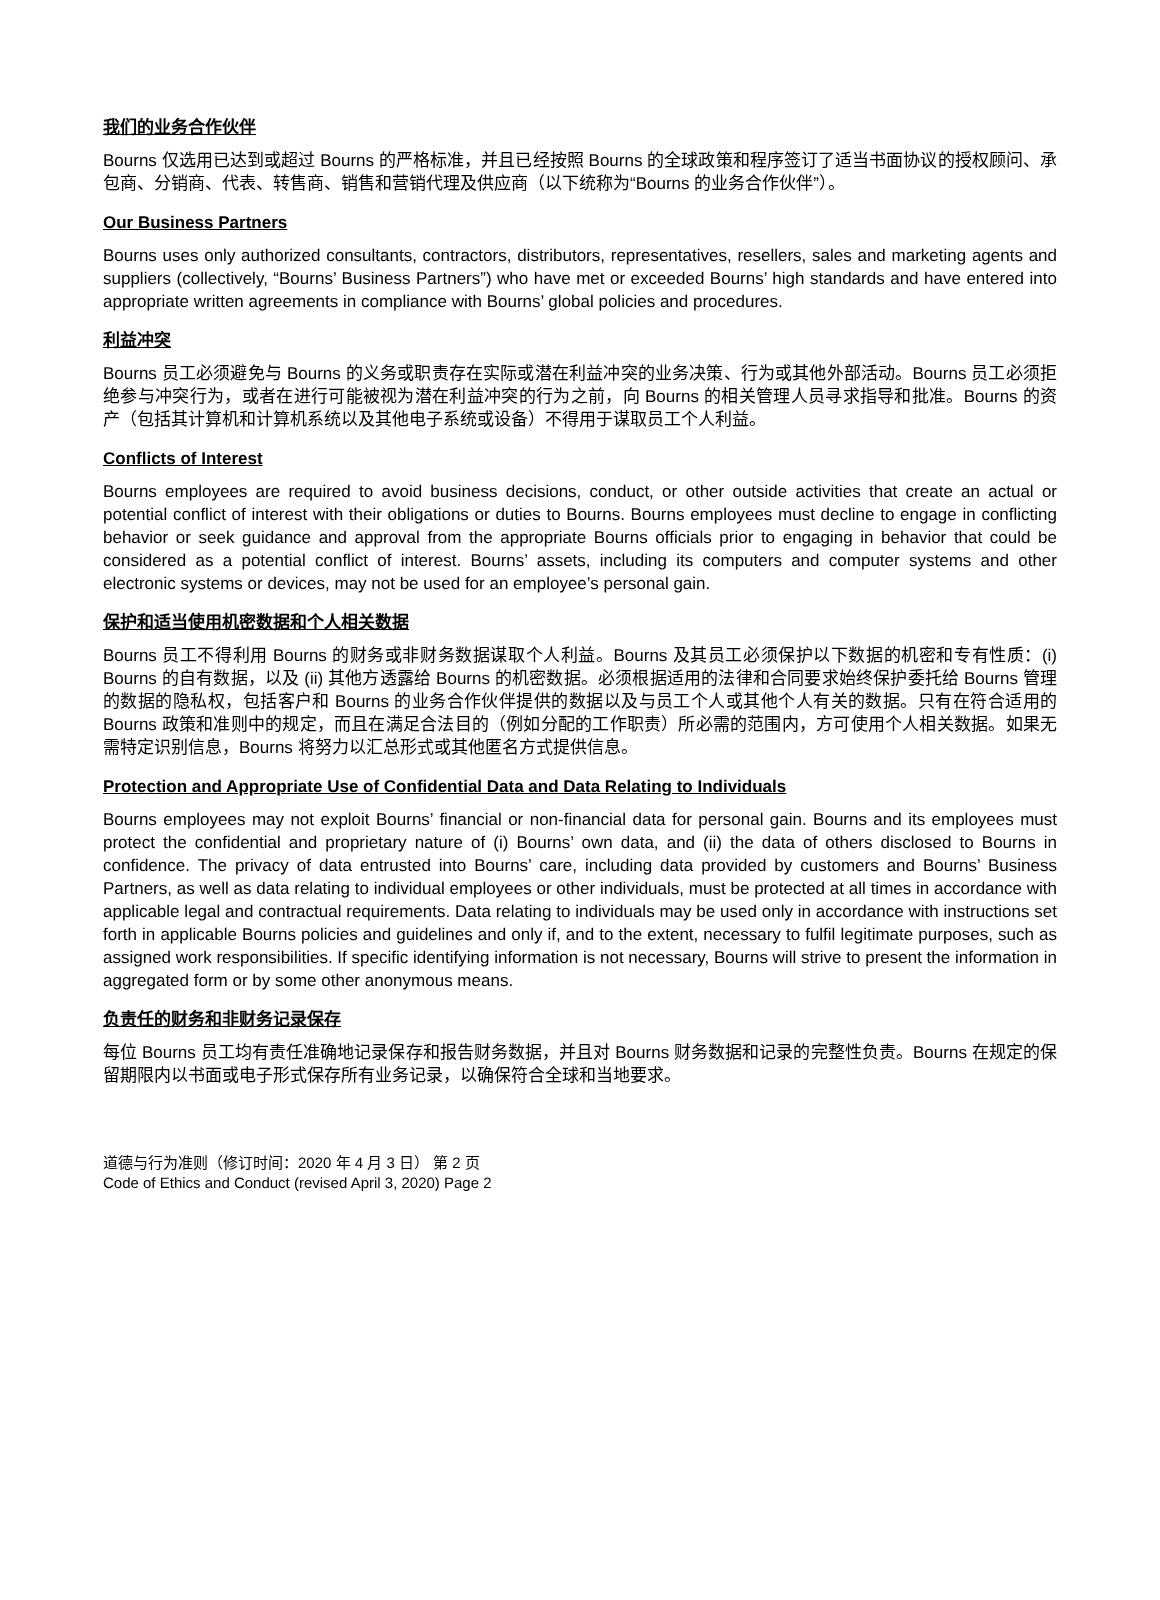我们的业务合作伙伴
Bourns 仅选用已达到或超过 Bourns 的严格标准，并且已经按照 Bourns 的全球政策和程序签订了适当书面协议的授权顾问、承包商、分销商、代表、转售商、销售和营销代理及供应商（以下统称为“Bourns 的业务合作伙伴”）。
Our Business Partners
Bourns uses only authorized consultants, contractors, distributors, representatives, resellers, sales and marketing agents and suppliers (collectively, “Bourns’ Business Partners”) who have met or exceeded Bourns’ high standards and have entered into appropriate written agreements in compliance with Bourns’ global policies and procedures.
利益冲突
Bourns 员工必须避免与 Bourns 的义务或职责存在实际或潜在利益冲突的业务决策、行为或其他外部活动。Bourns 员工必须拒绝参与冲突行为，或者在进行可能被视为潜在利益冲突的行为之前，向 Bourns 的相关管理人员寻求指导和批准。Bourns 的资产（包括其计算机和计算机系统以及其他电子系统或设备）不得用于谋取员工个人利益。
Conflicts of Interest
Bourns employees are required to avoid business decisions, conduct, or other outside activities that create an actual or potential conflict of interest with their obligations or duties to Bourns. Bourns employees must decline to engage in conflicting behavior or seek guidance and approval from the appropriate Bourns officials prior to engaging in behavior that could be considered as a potential conflict of interest. Bourns’ assets, including its computers and computer systems and other electronic systems or devices, may not be used for an employee’s personal gain.
保护和适当使用机密数据和个人相关数据
Bourns 员工不得利用 Bourns 的财务或非财务数据谋取个人利益。Bourns 及其员工必须保护以下数据的机密和专有性质：(i) Bourns 的自有数据，以及 (ii) 其他方透露给 Bourns 的机密数据。必须根据适用的法律和合同要求始终保护委托给 Bourns 管理的数据的隐私权，包括客户和 Bourns 的业务合作伙伴提供的数据以及与员工个人或其他个人有关的数据。只有在符合适用的 Bourns 政策和准则中的规定，而且在满足合法目的（例如分配的工作职责）所必需的范围内，方可使用个人相关数据。如果无需特定识别信息，Bourns 将努力以汇总形式或其他匿名方式提供信息。
Protection and Appropriate Use of Confidential Data and Data Relating to Individuals
Bourns employees may not exploit Bourns’ financial or non-financial data for personal gain. Bourns and its employees must protect the confidential and proprietary nature of (i) Bourns’ own data, and (ii) the data of others disclosed to Bourns in confidence. The privacy of data entrusted into Bourns’ care, including data provided by customers and Bourns’ Business Partners, as well as data relating to individual employees or other individuals, must be protected at all times in accordance with applicable legal and contractual requirements. Data relating to individuals may be used only in accordance with instructions set forth in applicable Bourns policies and guidelines and only if, and to the extent, necessary to fulfil legitimate purposes, such as assigned work responsibilities. If specific identifying information is not necessary, Bourns will strive to present the information in aggregated form or by some other anonymous means.
负责任的财务和非财务记录保存
每位 Bourns 员工均有责任准确地记录保存和报告财务数据，并且对 Bourns 财务数据和记录的完整性负责。Bourns 在规定的保留期限内以书面或电子形式保存所有业务记录，以确保符合全球和当地要求。
道德与行为准则（修订时间：2020 年 4 月 3 日） 第 2 页
Code of Ethics and Conduct (revised April 3, 2020) Page 2